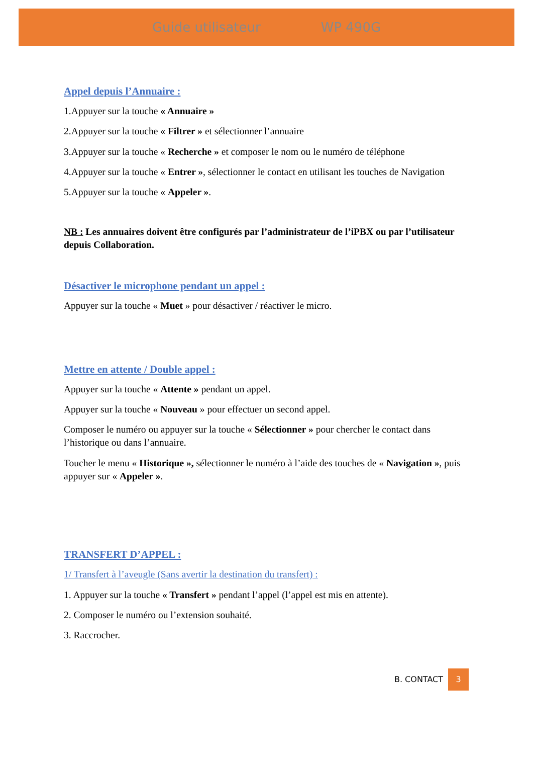Guide utilisateur WP 490G
Appel depuis l’Annuaire :
1.Appuyer sur la touche « Annuaire »
2.Appuyer sur la touche « Filtrer » et sélectionner l’annuaire
3.Appuyer sur la touche « Recherche » et composer le nom ou le numéro de téléphone
4.Appuyer sur la touche « Entrer », sélectionner le contact en utilisant les touches de Navigation
5.Appuyer sur la touche « Appeler ».
NB : Les annuaires doivent être configurés par l’administrateur de l’iPBX ou par l’utilisateur depuis Collaboration.
Désactiver le microphone pendant un appel :
Appuyer sur la touche « Muet » pour désactiver / réactiver le micro.
Mettre en attente / Double appel :
Appuyer sur la touche « Attente » pendant un appel.
Appuyer sur la touche « Nouveau » pour effectuer un second appel.
Composer le numéro ou appuyer sur la touche « Sélectionner » pour chercher le contact dans l’historique ou dans l’annuaire.
Toucher le menu « Historique », sélectionner le numéro à l’aide des touches de « Navigation », puis appuyer sur « Appeler ».
TRANSFERT D’APPEL :
1/ Transfert à l’aveugle (Sans avertir la destination du transfert) :
1. Appuyer sur la touche « Transfert » pendant l’appel (l’appel est mis en attente).
2. Composer le numéro ou l’extension souhaité.
3. Raccrocher.
B. CONTACT 3